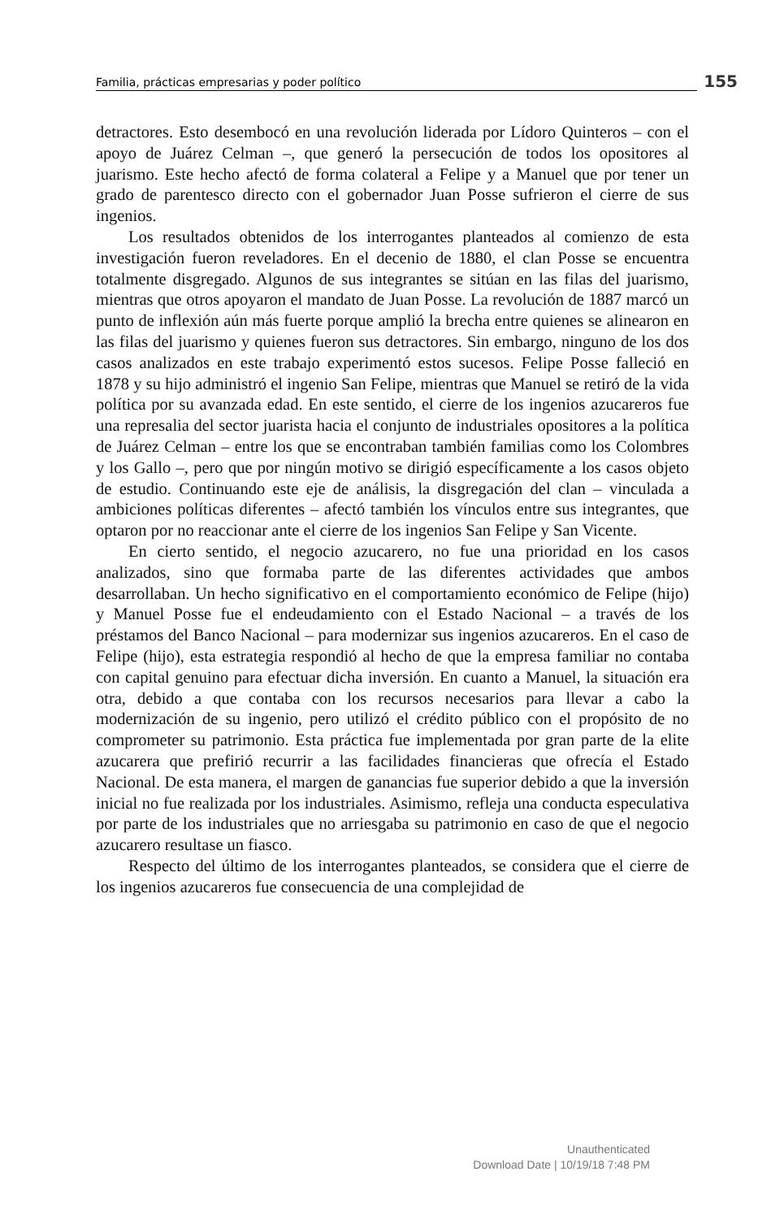Familia, prácticas empresarias y poder político 155
detractores. Esto desembocó en una revolución liderada por Lídoro Quinteros – con el apoyo de Juárez Celman –, que generó la persecución de todos los opositores al juarismo. Este hecho afectó de forma colateral a Felipe y a Manuel que por tener un grado de parentesco directo con el gobernador Juan Posse sufrieron el cierre de sus ingenios.
Los resultados obtenidos de los interrogantes planteados al comienzo de esta investigación fueron reveladores. En el decenio de 1880, el clan Posse se encuentra totalmente disgregado. Algunos de sus integrantes se sitúan en las filas del juarismo, mientras que otros apoyaron el mandato de Juan Posse. La revolución de 1887 marcó un punto de inflexión aún más fuerte porque amplió la brecha entre quienes se alinearon en las filas del juarismo y quienes fueron sus detractores. Sin embargo, ninguno de los dos casos analizados en este trabajo experimentó estos sucesos. Felipe Posse falleció en 1878 y su hijo administró el ingenio San Felipe, mientras que Manuel se retiró de la vida política por su avanzada edad. En este sentido, el cierre de los ingenios azucareros fue una represalia del sector juarista hacia el conjunto de industriales opositores a la política de Juárez Celman – entre los que se encontraban también familias como los Colombres y los Gallo –, pero que por ningún motivo se dirigió específicamente a los casos objeto de estudio. Continuando este eje de análisis, la disgregación del clan – vinculada a ambiciones políticas diferentes – afectó también los vínculos entre sus integrantes, que optaron por no reaccionar ante el cierre de los ingenios San Felipe y San Vicente.
En cierto sentido, el negocio azucarero, no fue una prioridad en los casos analizados, sino que formaba parte de las diferentes actividades que ambos desarrollaban. Un hecho significativo en el comportamiento económico de Felipe (hijo) y Manuel Posse fue el endeudamiento con el Estado Nacional – a través de los préstamos del Banco Nacional – para modernizar sus ingenios azucareros. En el caso de Felipe (hijo), esta estrategia respondió al hecho de que la empresa familiar no contaba con capital genuino para efectuar dicha inversión. En cuanto a Manuel, la situación era otra, debido a que contaba con los recursos necesarios para llevar a cabo la modernización de su ingenio, pero utilizó el crédito público con el propósito de no comprometer su patrimonio. Esta práctica fue implementada por gran parte de la elite azucarera que prefirió recurrir a las facilidades financieras que ofrecía el Estado Nacional. De esta manera, el margen de ganancias fue superior debido a que la inversión inicial no fue realizada por los industriales. Asimismo, refleja una conducta especulativa por parte de los industriales que no arriesgaba su patrimonio en caso de que el negocio azucarero resultase un fiasco.
Respecto del último de los interrogantes planteados, se considera que el cierre de los ingenios azucareros fue consecuencia de una complejidad de
Unauthenticated
Download Date | 10/19/18 7:48 PM